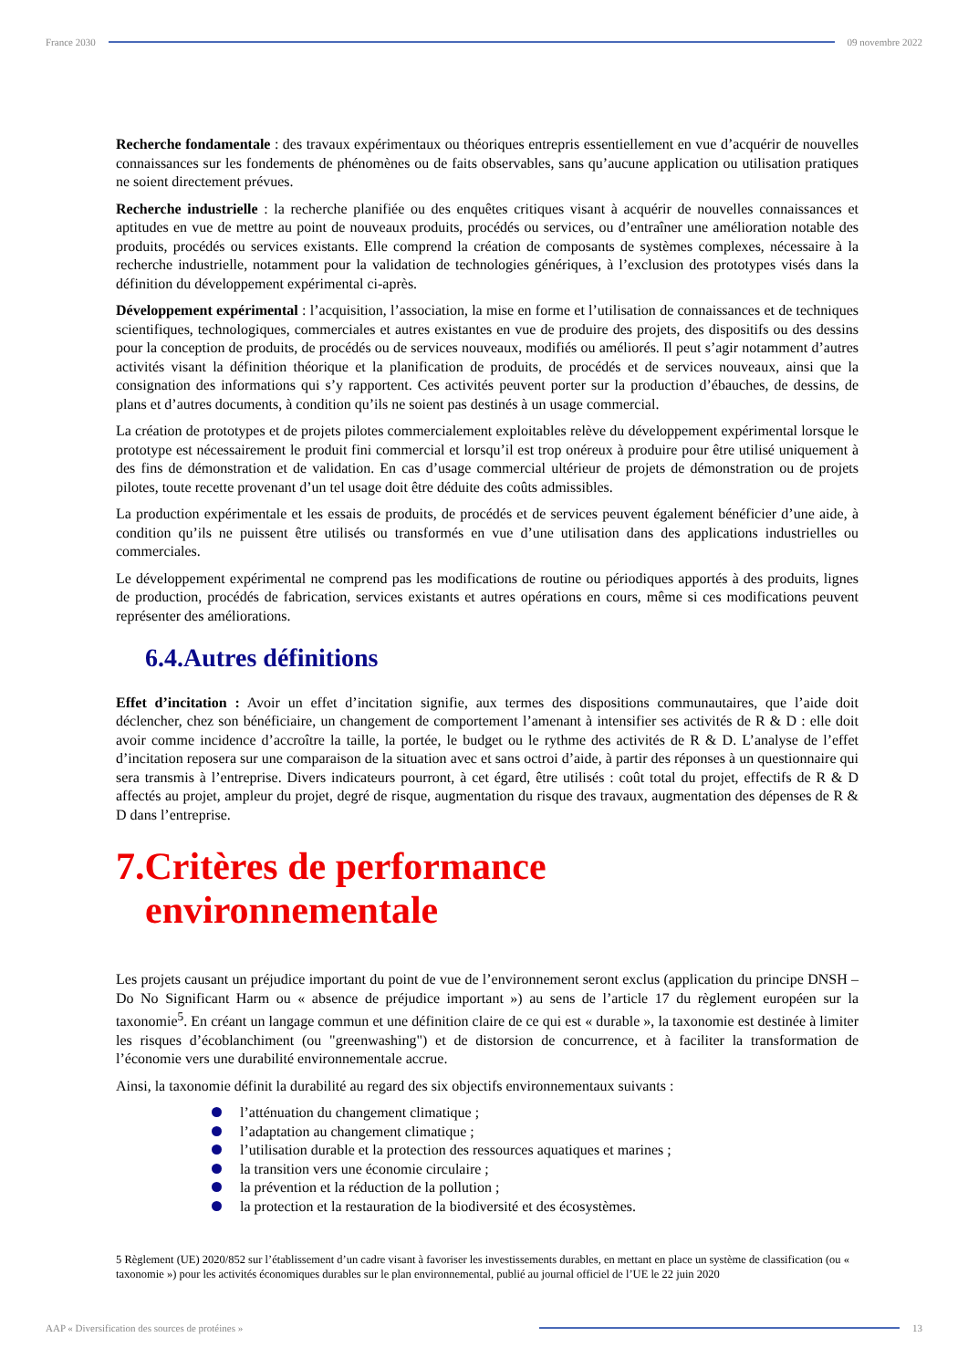France 2030 09 novembre 2022
Recherche fondamentale : des travaux expérimentaux ou théoriques entrepris essentiellement en vue d’acquérir de nouvelles connaissances sur les fondements de phénomènes ou de faits observables, sans qu’aucune application ou utilisation pratiques ne soient directement prévues.
Recherche industrielle : la recherche planifiée ou des enquêtes critiques visant à acquérir de nouvelles connaissances et aptitudes en vue de mettre au point de nouveaux produits, procédés ou services, ou d’entraîner une amélioration notable des produits, procédés ou services existants. Elle comprend la création de composants de systèmes complexes, nécessaire à la recherche industrielle, notamment pour la validation de technologies génériques, à l’exclusion des prototypes visés dans la définition du développement expérimental ci-après.
Développement expérimental : l’acquisition, l’association, la mise en forme et l’utilisation de connaissances et de techniques scientifiques, technologiques, commerciales et autres existantes en vue de produire des projets, des dispositifs ou des dessins pour la conception de produits, de procédés ou de services nouveaux, modifiés ou améliorés. Il peut s’agir notamment d’autres activités visant la définition théorique et la planification de produits, de procédés et de services nouveaux, ainsi que la consignation des informations qui s’y rapportent. Ces activités peuvent porter sur la production d’ébauches, de dessins, de plans et d’autres documents, à condition qu’ils ne soient pas destinés à un usage commercial.
La création de prototypes et de projets pilotes commercialement exploitables relève du développement expérimental lorsque le prototype est nécessairement le produit fini commercial et lorsqu’il est trop onéreux à produire pour être utilisé uniquement à des fins de démonstration et de validation. En cas d’usage commercial ultérieur de projets de démonstration ou de projets pilotes, toute recette provenant d’un tel usage doit être déduite des coûts admissibles.
La production expérimentale et les essais de produits, de procédés et de services peuvent également bénéficier d’une aide, à condition qu’ils ne puissent être utilisés ou transformés en vue d’une utilisation dans des applications industrielles ou commerciales.
Le développement expérimental ne comprend pas les modifications de routine ou périodiques apportés à des produits, lignes de production, procédés de fabrication, services existants et autres opérations en cours, même si ces modifications peuvent représenter des améliorations.
6.4.Autres définitions
Effet d’incitation : Avoir un effet d’incitation signifie, aux termes des dispositions communautaires, que l’aide doit déclencher, chez son bénéficiaire, un changement de comportement l’amenant à intensifier ses activités de R & D : elle doit avoir comme incidence d’accroître la taille, la portée, le budget ou le rythme des activités de R & D. L’analyse de l’effet d’incitation reposera sur une comparaison de la situation avec et sans octroi d’aide, à partir des réponses à un questionnaire qui sera transmis à l’entreprise. Divers indicateurs pourront, à cet égard, être utilisés : coût total du projet, effectifs de R & D affectés au projet, ampleur du projet, degré de risque, augmentation du risque des travaux, augmentation des dépenses de R & D dans l’entreprise.
7.Critères de performance
environnementale
Les projets causant un préjudice important du point de vue de l’environnement seront exclus (application du principe DNSH – Do No Significant Harm ou « absence de préjudice important ») au sens de l’article 17 du règlement européen sur la taxonomie<sup>5</sup>. En créant un langage commun et une définition claire de ce qui est « durable », la taxonomie est destinée à limiter les risques d’écoblanchiment (ou "greenwashing") et de distorsion de concurrence, et à faciliter la transformation de l’économie vers une durabilité environnementale accrue.
Ainsi, la taxonomie définit la durabilité au regard des six objectifs environnementaux suivants :
l’atténuation du changement climatique ;
l’adaptation au changement climatique ;
l’utilisation durable et la protection des ressources aquatiques et marines ;
la transition vers une économie circulaire ;
la prévention et la réduction de la pollution ;
la protection et la restauration de la biodiversité et des écosystèmes.
5 Règlement (UE) 2020/852 sur l’établissement d’un cadre visant à favoriser les investissements durables, en mettant en place un système de classification (ou « taxonomie ») pour les activités économiques durables sur le plan environnemental, publié au journal officiel de l’UE le 22 juin 2020
AAP « Diversification des sources de protéines »
13